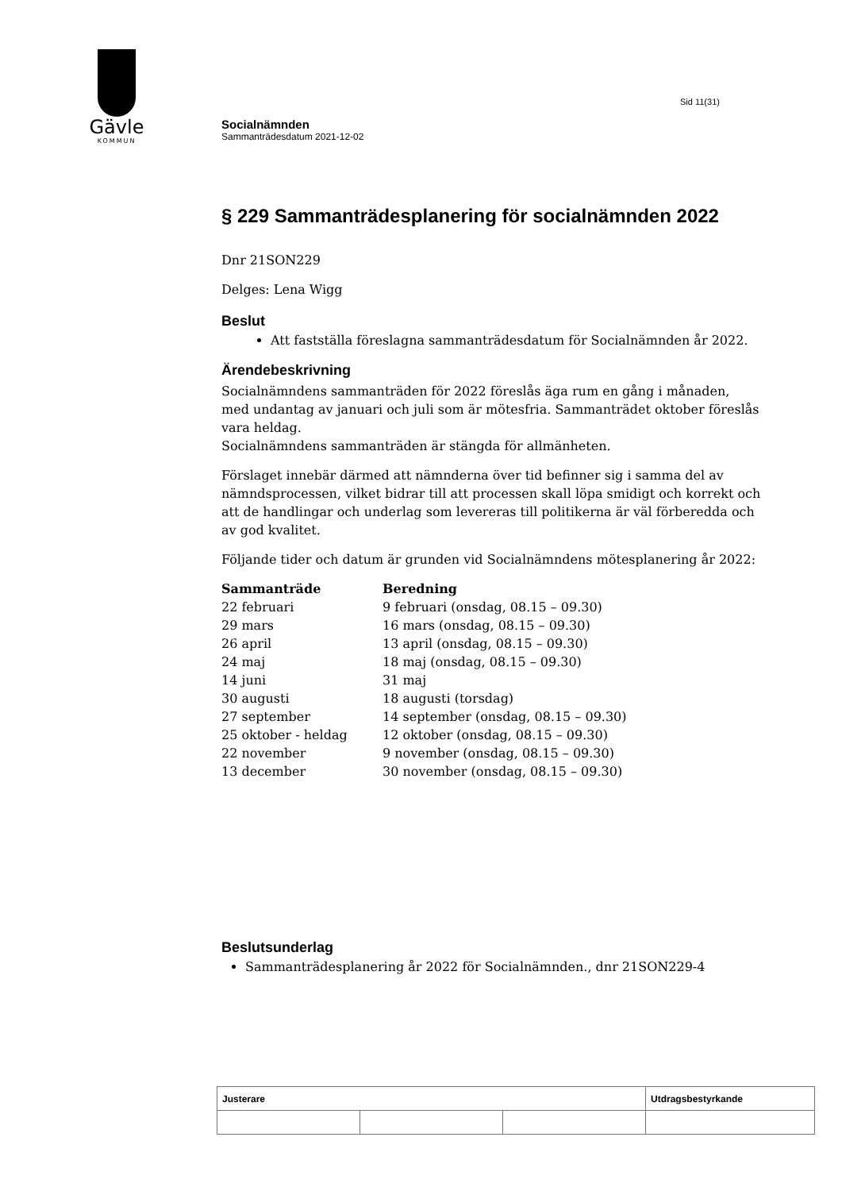Gävle
KOMMUN
Sid 11(31)
Socialnämnden
Sammanträdesdatum 2021-12-02
§ 229 Sammanträdesplanering för socialnämnden 2022
Dnr 21SON229
Delges: Lena Wigg
Beslut
Att fastställa föreslagna sammanträdesdatum för Socialnämnden år 2022.
Ärendebeskrivning
Socialnämndens sammanträden för 2022 föreslås äga rum en gång i månaden, med undantag av januari och juli som är mötesfria. Sammanträdet oktober föreslås vara heldag.
Socialnämndens sammanträden är stängda för allmänheten.
Förslaget innebär därmed att nämnderna över tid befinner sig i samma del av nämndsprocessen, vilket bidrar till att processen skall löpa smidigt och korrekt och att de handlingar och underlag som levereras till politikerna är väl förberedda och av god kvalitet.
Följande tider och datum är grunden vid Socialnämndens mötesplanering år 2022:
| Sammanträde | Beredning |
| --- | --- |
| 22 februari | 9 februari (onsdag, 08.15 – 09.30) |
| 29 mars | 16 mars (onsdag, 08.15 – 09.30) |
| 26 april | 13 april (onsdag, 08.15 – 09.30) |
| 24 maj | 18 maj (onsdag, 08.15 – 09.30) |
| 14 juni | 31 maj |
| 30 augusti | 18 augusti (torsdag) |
| 27 september | 14 september (onsdag, 08.15 – 09.30) |
| 25 oktober - heldag | 12 oktober (onsdag, 08.15 – 09.30) |
| 22 november | 9 november (onsdag, 08.15 – 09.30) |
| 13 december | 30 november (onsdag, 08.15 – 09.30) |
Beslutsunderlag
Sammanträdesplanering år 2022 för Socialnämnden., dnr 21SON229-4
| Justerare | | | Utdragsbestyrkande |